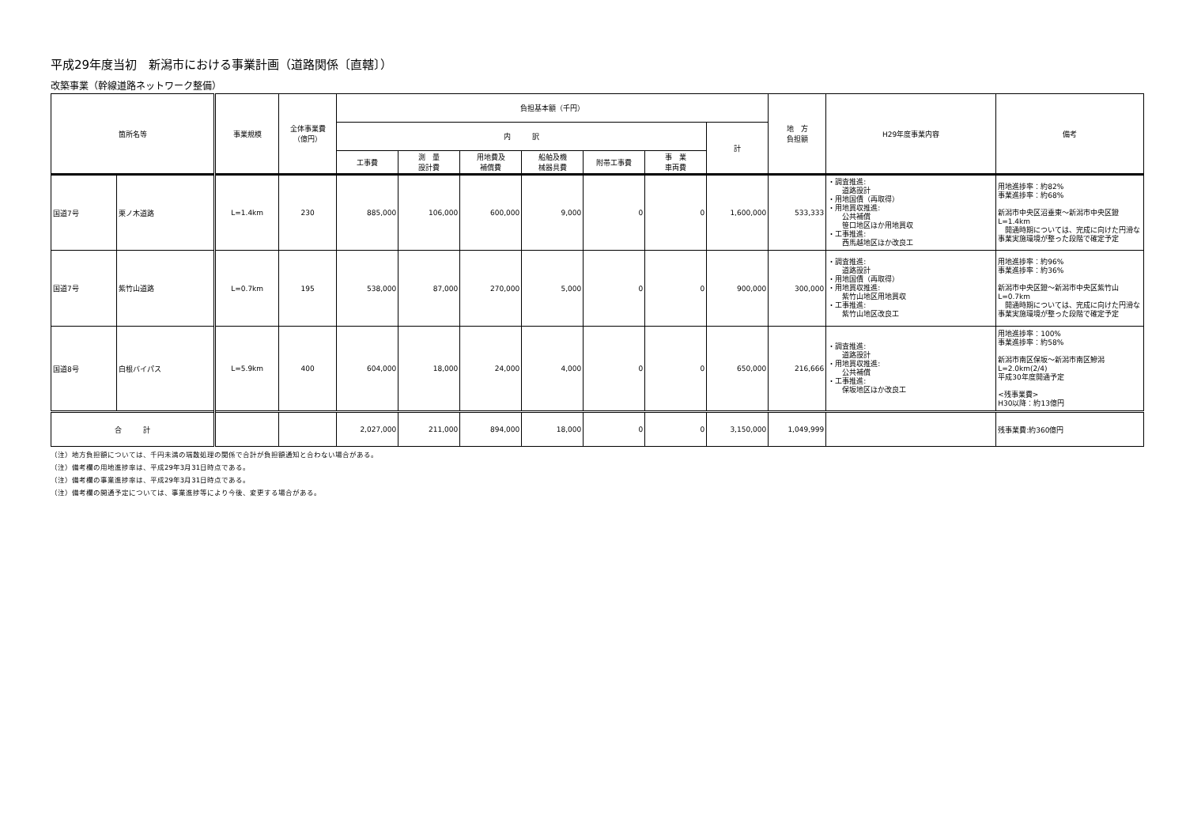平成29年度当初　新潟市における事業計画（道路関係〔直轄〕）
改築事業（幹線道路ネットワーク整備）
| 箇所名等 | | 事業規模 | 全体事業費 （億円） | 負担基本額（千円） | | | | | | | 地 方 負担額 | H29年度事業内容 | 備考 |
| --- | --- | --- | --- | --- | --- | --- | --- | --- | --- | --- | --- | --- | --- |
| | | | | 内 訳 | | | | | | 計 | | | |
| | | | | 工事費 | 測 量 設計費 | 用地費及 補償費 | 船舶及機 械器具費 | 附帯工事費 | 事 業 車両費 | | | | |
| 国道7号 | 栗ノ木道路 | L=1.4km | 230 | 885,000 | 106,000 | 600,000 | 9,000 | 0 | 0 | 1,600,000 | 533,333 | ・調査推進: 道路設計 ・用地国債（再取得） ・用地買収推進: 公共補償 笹口地区ほか用地買収 ・工事推進: 西馬越地区ほか改良工 | 用地進捗率：約82% 事業進捗率：約68% 新潟市中央区沼垂東～新潟市中央区鐙 L=1.4km 開通時期については、完成に向けた円滑な 事業実施環境が整った段階で確定予定 |
| 国道7号 | 紫竹山道路 | L=0.7km | 195 | 538,000 | 87,000 | 270,000 | 5,000 | 0 | 0 | 900,000 | 300,000 | ・調査推進: 道路設計 ・用地国債（再取得） ・用地買収推進: 紫竹山地区用地買収 ・工事推進: 紫竹山地区改良工 | 用地進捗率：約96% 事業進捗率：約36% 新潟市中央区鐙～新潟市中央区紫竹山 L=0.7km 開通時期については、完成に向けた円滑な 事業実施環境が整った段階で確定予定 |
| 国道8号 | 白根バイパス | L=5.9km | 400 | 604,000 | 18,000 | 24,000 | 4,000 | 0 | 0 | 650,000 | 216,666 | ・調査推進: 道路設計 ・用地買収推進: 公共補償 ・工事推進: 保坂地区ほか改良工 | 用地進捗率：100% 事業進捗率：約58% 新潟市南区保坂～新潟市南区鰺潟 L=2.0km(2/4) 平成30年度開通予定 <残事業費> H30以降：約13億円 |
| 合 計 | | | | 2,027,000 | 211,000 | 894,000 | 18,000 | 0 | 0 | 3,150,000 | 1,049,999 | | 残事業費:約360億円 |
（注）地方負担額については、千円未満の端数処理の関係で合計が負担額通知と合わない場合がある。
（注）備考欄の用地進捗率は、平成29年3月31日時点である。
（注）備考欄の事業進捗率は、平成29年3月31日時点である。
（注）備考欄の開通予定については、事業進捗等により今後、変更する場合がある。